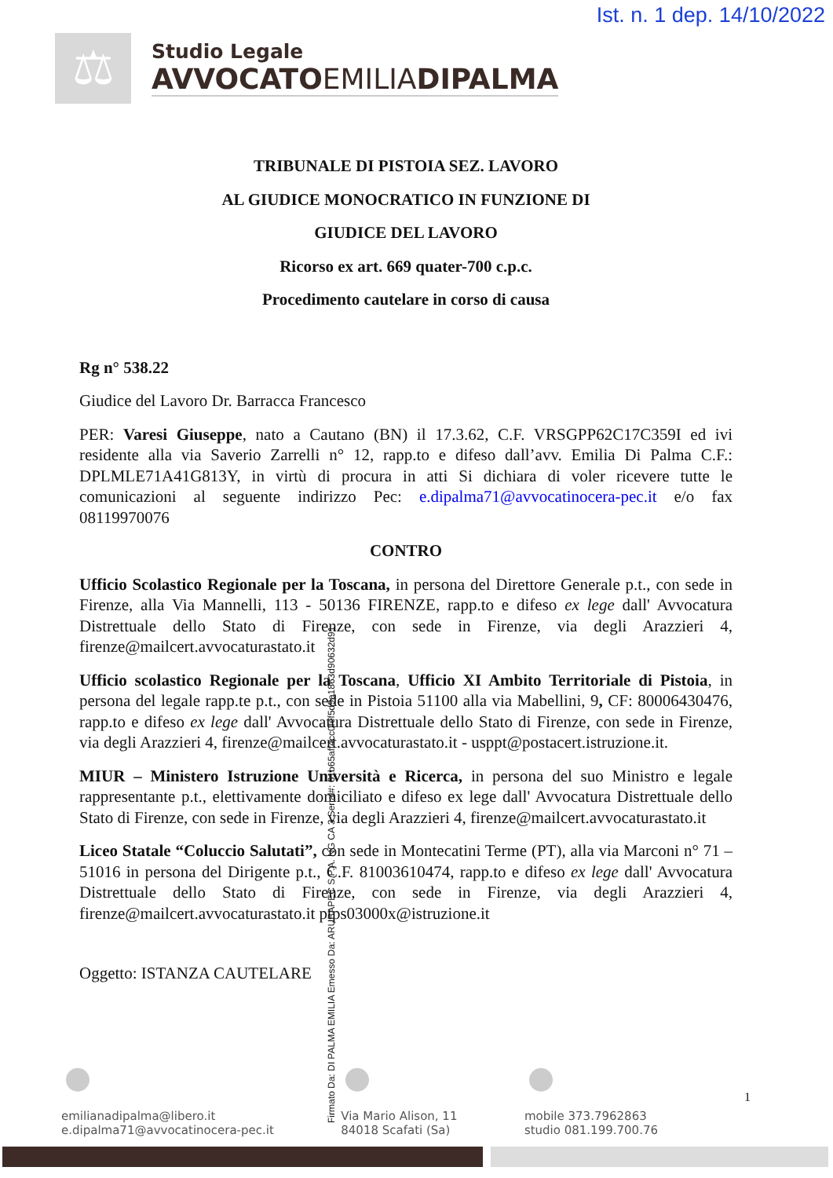Ist. n. 1 dep. 14/10/2022
⚖
Studio Legale
AVVOCATOEMILIADIPALMA
TRIBUNALE DI PISTOIA SEZ. LAVORO
AL GIUDICE MONOCRATICO IN FUNZIONE DI
GIUDICE DEL LAVORO
Ricorso ex art. 669 quater-700 c.p.c.
Procedimento cautelare in corso di causa
Rg n° 538.22
Giudice del Lavoro Dr. Barracca Francesco
PER: Varesi Giuseppe, nato a Cautano (BN) il 17.3.62, C.F. VRSGPP62C17C359I ed ivi residente alla via Saverio Zarrelli n° 12, rapp.to e difeso dall’avv. Emilia Di Palma C.F.: DPLMLE71A41G813Y, in virtù di procura in atti Si dichiara di voler ricevere tutte le comunicazioni al seguente indirizzo Pec: e.dipalma71@avvocatinocera-pec.it e/o fax 08119970076
CONTRO
Ufficio Scolastico Regionale per la Toscana, in persona del Direttore Generale p.t., con sede in Firenze, alla Via Mannelli, 113 - 50136 FIRENZE, rapp.to e difeso ex lege dall' Avvocatura Distrettuale dello Stato di Firenze, con sede in Firenze, via degli Arazzieri 4, firenze@mailcert.avvocaturastato.it
Ufficio scolastico Regionale per la Toscana, Ufficio XI Ambito Territoriale di Pistoia, in persona del legale rapp.te p.t., con sede in Pistoia 51100 alla via Mabellini, 9, CF: 80006430476, rapp.to e difeso ex lege dall' Avvocatura Distrettuale dello Stato di Firenze, con sede in Firenze, via degli Arazzieri 4, firenze@mailcert.avvocaturastato.it - usppt@postacert.istruzione.it.
MIUR – Ministero Istruzione Università e Ricerca, in persona del suo Ministro e legale rappresentante p.t., elettivamente domiciliato e difeso ex lege dall' Avvocatura Distrettuale dello Stato di Firenze, con sede in Firenze, via degli Arazzieri 4, firenze@mailcert.avvocaturastato.it
Liceo Statale “Coluccio Salutati”, con sede in Montecatini Terme (PT), alla via Marconi n° 71 – 51016 in persona del Dirigente p.t., C.F. 81003610474, rapp.to e difeso ex lege dall' Avvocatura Distrettuale dello Stato di Firenze, con sede in Firenze, via degli Arazzieri 4, firenze@mailcert.avvocaturastato.it ptps03000x@istruzione.it
Oggetto: ISTANZA CAUTELARE
emilianadipalma@libero.it
e.dipalma71@avvocatinocera-pec.it
Via Mario Alison, 11
84018 Scafati (Sa)
mobile 373.7962863
studio 081.199.700.76
1
Firmato Da: DI PALMA EMILIA Emesso Da: ARUBAPEC S.P.A. NG CA 3 Serial#: 61b65aff4cc0fef5d9a1863d90632d91